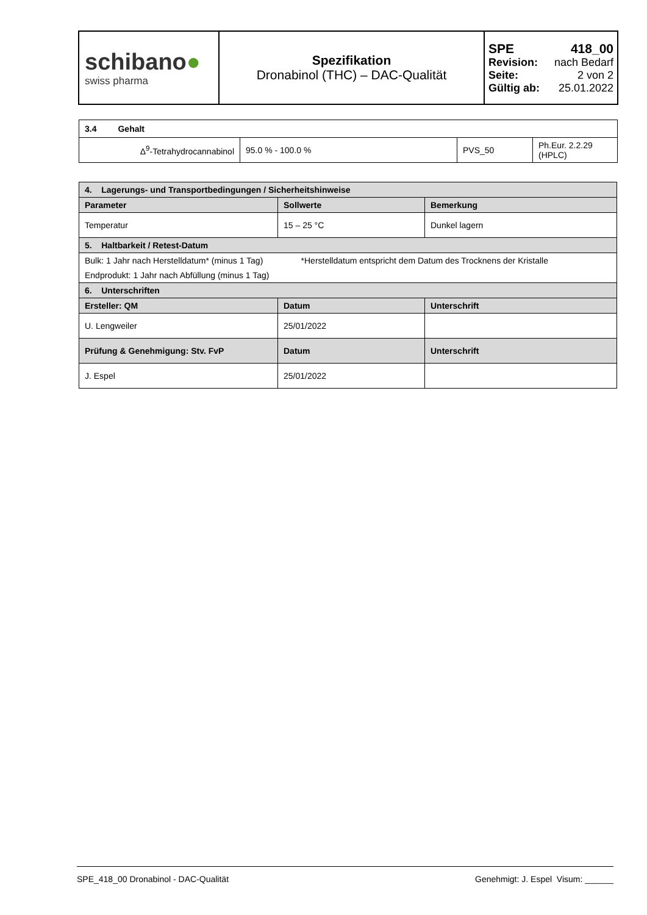| schibano ● swiss pharma | Spezifikation Dronabinol (THC) – DAC-Qualität | SPE 418_00 Revision: nach Bedarf Seite: 2 von 2 Gültig ab: 25.01.2022 |
| 3.4 Gehalt | | | |
| Δ<sup>9</sup>-Tetrahydrocannabinol | 95.0 % - 100.0 % | PVS_50 | Ph.Eur. 2.2.29 (HPLC) |
| 4. Lagerungs- und Transportbedingungen / Sicherheitshinweise | | |
| Parameter | Sollwerte | Bemerkung |
| Temperatur | 15 – 25 °C | Dunkel lagern |
| 5. Haltbarkeit / Retest-Datum | | |
| Bulk: 1 Jahr nach Herstelldatum* (minus 1 Tag) *Herstelldatum entspricht dem Datum des Trocknens der Kristalle | | |
| Endprodukt: 1 Jahr nach Abfüllung (minus 1 Tag) | | |
| 6. Unterschriften | | |
| Ersteller: QM | Datum | Unterschrift |
| U. Lengweiler | 25/01/2022 | |
| Prüfung & Genehmigung: Stv. FvP | Datum | Unterschrift |
| J. Espel | 25/01/2022 | |
SPE_418_00 Dronabinol - DAC-Qualität Genehmigt: J. Espel Visum: ______